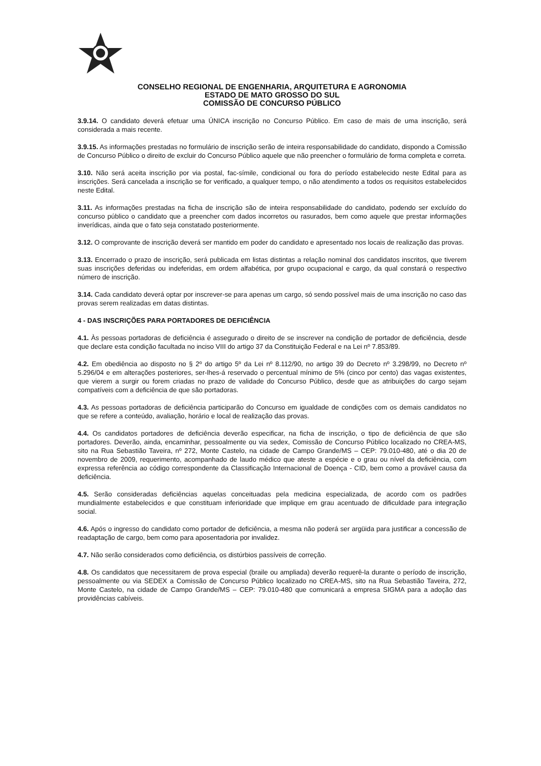CONSELHO REGIONAL DE ENGENHARIA, ARQUITETURA E AGRONOMIA
ESTADO DE MATO GROSSO DO SUL
COMISSÃO DE CONCURSO PÚBLICO
3.9.14. O candidato deverá efetuar uma ÚNICA inscrição no Concurso Público. Em caso de mais de uma inscrição, será considerada a mais recente.
3.9.15. As informações prestadas no formulário de inscrição serão de inteira responsabilidade do candidato, dispondo a Comissão de Concurso Público o direito de excluir do Concurso Público aquele que não preencher o formulário de forma completa e correta.
3.10. Não será aceita inscrição por via postal, fac-símile, condicional ou fora do período estabelecido neste Edital para as inscrições. Será cancelada a inscrição se for verificado, a qualquer tempo, o não atendimento a todos os requisitos estabelecidos neste Edital.
3.11. As informações prestadas na ficha de inscrição são de inteira responsabilidade do candidato, podendo ser excluído do concurso público o candidato que a preencher com dados incorretos ou rasurados, bem como aquele que prestar informações inverídicas, ainda que o fato seja constatado posteriormente.
3.12. O comprovante de inscrição deverá ser mantido em poder do candidato e apresentado nos locais de realização das provas.
3.13. Encerrado o prazo de inscrição, será publicada em listas distintas a relação nominal dos candidatos inscritos, que tiverem suas inscrições deferidas ou indeferidas, em ordem alfabética, por grupo ocupacional e cargo, da qual constará o respectivo número de inscrição.
3.14. Cada candidato deverá optar por inscrever-se para apenas um cargo, só sendo possível mais de uma inscrição no caso das provas serem realizadas em datas distintas.
4 - DAS INSCRIÇÕES PARA PORTADORES DE DEFICIÊNCIA
4.1. Às pessoas portadoras de deficiência é assegurado o direito de se inscrever na condição de portador de deficiência, desde que declare esta condição facultada no inciso VIII do artigo 37 da Constituição Federal e na Lei nº 7.853/89.
4.2. Em obediência ao disposto no § 2º do artigo 5º da Lei nº 8.112/90, no artigo 39 do Decreto nº 3.298/99, no Decreto nº 5.296/04 e em alterações posteriores, ser-lhes-á reservado o percentual mínimo de 5% (cinco por cento) das vagas existentes, que vierem a surgir ou forem criadas no prazo de validade do Concurso Público, desde que as atribuições do cargo sejam compatíveis com a deficiência de que são portadoras.
4.3. As pessoas portadoras de deficiência participarão do Concurso em igualdade de condições com os demais candidatos no que se refere a conteúdo, avaliação, horário e local de realização das provas.
4.4. Os candidatos portadores de deficiência deverão especificar, na ficha de inscrição, o tipo de deficiência de que são portadores. Deverão, ainda, encaminhar, pessoalmente ou via sedex, Comissão de Concurso Público localizado no CREA-MS, sito na Rua Sebastião Taveira, nº 272, Monte Castelo, na cidade de Campo Grande/MS – CEP: 79.010-480, até o dia 20 de novembro de 2009, requerimento, acompanhado de laudo médico que ateste a espécie e o grau ou nível da deficiência, com expressa referência ao código correspondente da Classificação Internacional de Doença - CID, bem como a provável causa da deficiência.
4.5. Serão consideradas deficiências aquelas conceituadas pela medicina especializada, de acordo com os padrões mundialmente estabelecidos e que constituam inferioridade que implique em grau acentuado de dificuldade para integração social.
4.6. Após o ingresso do candidato como portador de deficiência, a mesma não poderá ser argüida para justificar a concessão de readaptação de cargo, bem como para aposentadoria por invalidez.
4.7. Não serão considerados como deficiência, os distúrbios passíveis de correção.
4.8. Os candidatos que necessitarem de prova especial (braile ou ampliada) deverão requerê-la durante o período de inscrição, pessoalmente ou via SEDEX a Comissão de Concurso Público localizado no CREA-MS, sito na Rua Sebastião Taveira, 272, Monte Castelo, na cidade de Campo Grande/MS – CEP: 79.010-480 que comunicará a empresa SIGMA para a adoção das providências cabíveis.